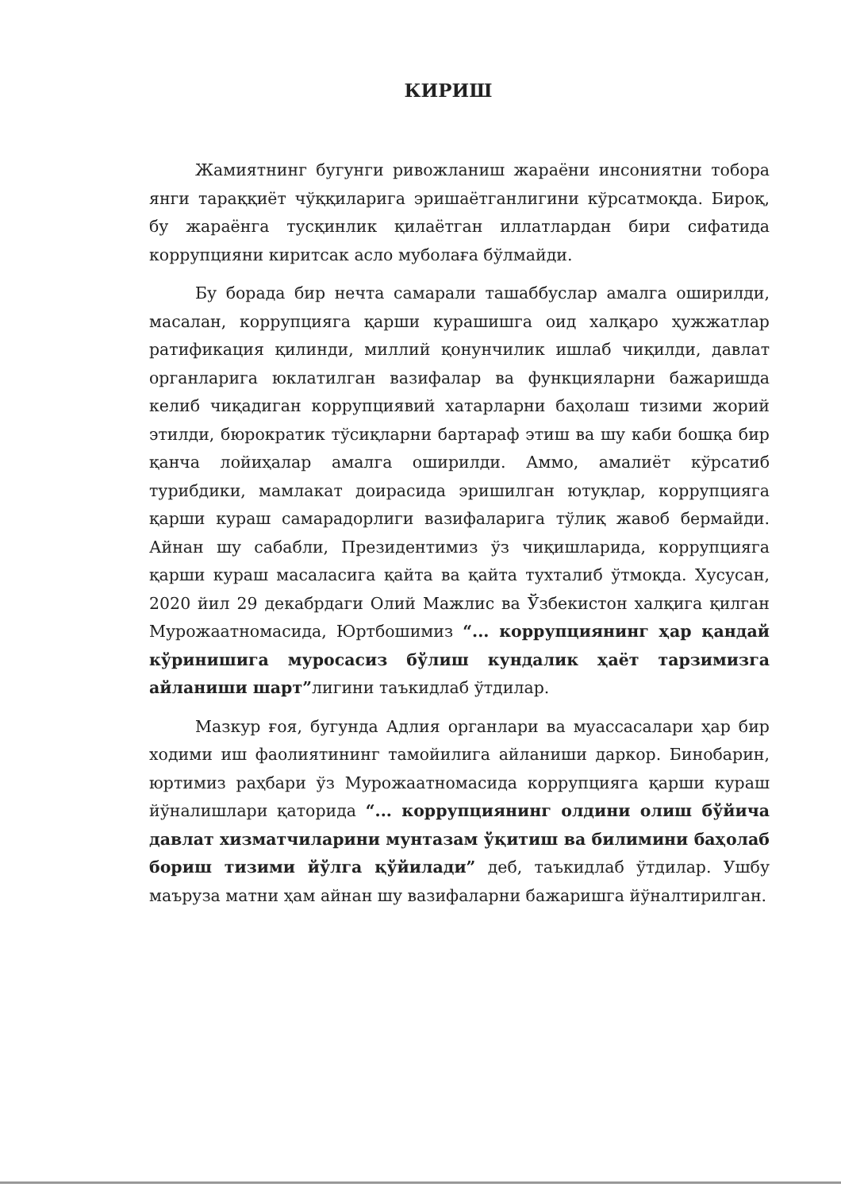КИРИШ
Жамиятнинг бугунги ривожланиш жараёни инсониятни тобора янги тараққиёт чўққиларига эришаётганлигини кўрсатмоқда. Бироқ, бу жараёнга тусқинлик қилаётган иллатлардан бири сифатида коррупцияни киритсак асло муболаға бўлмайди.
Бу борада бир нечта самарали ташаббуслар амалга оширилди, масалан, коррупцияга қарши курашишга оид халқаро ҳужжатлар ратификация қилинди, миллий қонунчилик ишлаб чиқилди, давлат органларига юклатилган вазифалар ва функцияларни бажаришда келиб чиқадиган коррупциявий хатарларни баҳолаш тизими жорий этилди, бюрократик тўсиқларни бартараф этиш ва шу каби бошқа бир қанча лойиҳалар амалга оширилди. Аммо, амалиёт кўрсатиб турибдики, мамлакат доирасида эришилган ютуқлар, коррупцияга қарши кураш самарадорлиги вазифаларига тўлиқ жавоб бермайди. Айнан шу сабабли, Президентимиз ўз чиқишларида, коррупцияга қарши кураш масаласига қайта ва қайта тухталиб ўтмоқда. Хусусан, 2020 йил 29 декабрдаги Олий Мажлис ва Ўзбекистон халқига қилган Мурожаатномасида, Юртбошимиз “... коррупциянинг ҳар қандай кўринишига муросасиз бўлиш кундалик ҳаёт тарзимизга айланиши шарт”лигини таъкидлаб ўтдилар.
Мазкур ғоя, бугунда Адлия органлари ва муассасалари ҳар бир ходими иш фаолиятининг тамойилига айланиши даркор. Бинобарин, юртимиз раҳбари ўз Мурожаатномасида коррупцияга қарши кураш йўналишлари қаторида “... коррупциянинг олдини олиш бўйича давлат хизматчиларини мунтазам ўқитиш ва билимини баҳолаб бориш тизими йўлга қўйилади” деб, таъкидлаб ўтдилар. Ушбу маъруза матни ҳам айнан шу вазифаларни бажаришга йўналтирилган.